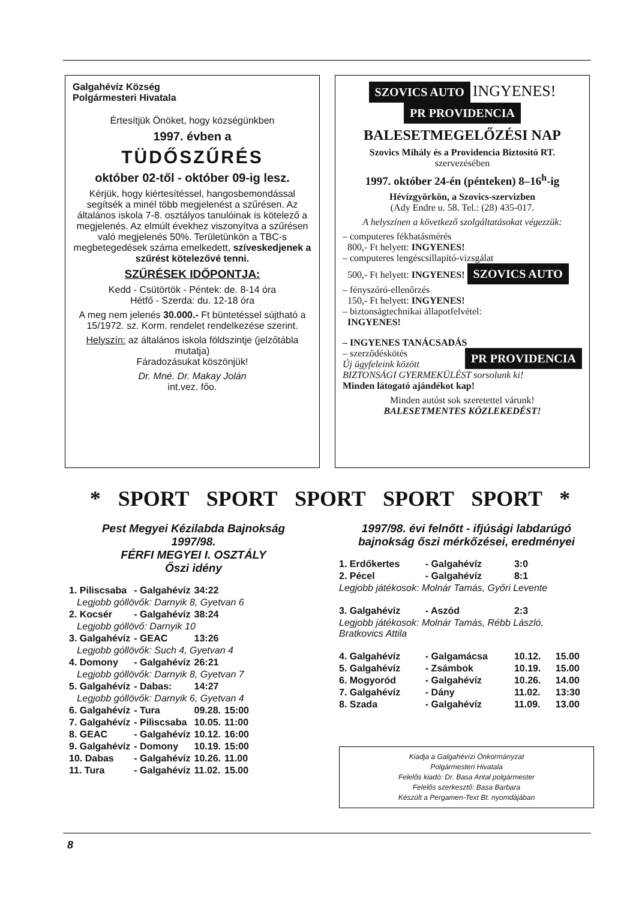Galgahévíz Község
Polgármesteri Hivatala
Értesítjük Önöket, hogy községünkben
1997. évben a
TÜDŐSZŰRÉS
október 02-től - október 09-ig lesz.
Kérjük, hogy kiértesítéssel, hangosbemondással segítsék a minél több megjelenést a szűrésen. Az általános iskola 7-8. osztályos tanulóinak is kötelező a megjelenés. Az elmúlt évekhez viszonyítva a szűrésen való megjelenés 50%. Területünkön a TBC-s megbetegedések száma emelkedett, szíveskedjenek a szűrést kötelezővé tenni.
SZŰRÉSEK IDŐPONTJA:
Kedd - Csütörtök - Péntek: de. 8-14 óra
Hétfő - Szerda: du. 12-18 óra
A meg nem jelenés 30.000.- Ft büntetéssel sújtható a 15/1972. sz. Korm. rendelet rendelkezése szerint.
Helyszín: az általános iskola földszintje (jelzőtábla mutatja)
Fáradozásukat köszönjük!
Dr. Mné. Dr. Makay Jolán
int.vez. főo.
SZOVICS AUTO INGYENES! PR PROVIDENCIA
BALESETMEGELŐZÉSI NAP
Szovics Mihály és a Providencia Biztosító RT.
szervezésében
1997. október 24-én (pénteken) 8–16<sup>h</sup>-ig
Hévízgyörkön, a Szovics-szervizben
(Ady Endre u. 58. Tel.: (28) 435-017.
A helyszínen a következő szolgáltatásokat végezzük:
– computeres fékhatásmérés
800,- Ft helyett: INGYENES!
– computeres lengéscsillapító-vizsgálat
500,- Ft helyett: INGYENES! SZOVICS AUTO
– fényszóró-ellenőrzés
150,- Ft helyett: INGYENES!
– biztonságtechnikai állapotfelvétel:
INGYENES!
– INGYENES TANÁCSADÁS PR PROVIDENCIA
– szerződéskötés
Új ügyfeleink között BIZTONSÁGI GYERMEKÜLÉST sorsolunk ki!
Minden látogató ajándékot kap!
Minden autóst sok szeretettel várunk!
BALESETMENTES KÖZLEKEDÉST!
* SPORT SPORT SPORT SPORT SPORT *
Pest Megyei Kézilabda Bajnokság
1997/98.
FÉRFI MEGYEI I. OSZTÁLY
Őszi idény
| 1. Piliscsaba | - Galgahévíz | 34:22 | |
| Legjobb góllövők: Darnyik 8, Gyetvan 6 | | | |
| 2. Kocsér | - Galgahévíz | 38:24 | |
| Legjobb góllövő: Darnyik 10 | | | |
| 3. Galgahévíz | - GEAC | 13:26 | |
| Legjobb góllövők: Such 4, Gyetvan 4 | | | |
| 4. Domony | - Galgahévíz | 26:21 | |
| Legjobb góllövők: Darnyik 8, Gyetvan 7 | | | |
| 5. Galgahévíz | - Dabas: | 14:27 | |
| Legjobb góllövők: Darnyik 6, Gyetvan 4 | | | |
| 6. Galgahévíz | - Tura | 09.28. | 15:00 |
| 7. Galgahévíz | - Piliscsaba | 10.05. | 11:00 |
| 8. GEAC | - Galgahévíz | 10.12. | 16:00 |
| 9. Galgahévíz | - Domony | 10.19. | 15:00 |
| 10. Dabas | - Galgahévíz | 10.26. | 11.00 |
| 11. Tura | - Galgahévíz | 11.02. | 15.00 |
1997/98. évi felnőtt - ifjúsági labdarúgó bajnokság őszi mérkőzései, eredményei
| 1. Erdőkertes | - Galgahévíz | 3:0 | |
| 2. Pécel | - Galgahévíz | 8:1 | |
| Legjobb játékosok: Molnár Tamás, Győri Levente | | | |
| 3. Galgahévíz | - Aszód | 2:3 | |
| Legjobb játékosok: Molnár Tamás, Rébb László, Bratkovics Attila | | | |
| 4. Galgahévíz | - Galgamácsa | 10.12. | 15.00 |
| 5. Galgahévíz | - Zsámbok | 10.19. | 15.00 |
| 6. Mogyoród | - Galgahévíz | 10.26. | 14.00 |
| 7. Galgahévíz | - Dány | 11.02. | 13:30 |
| 8. Szada | - Galgahévíz | 11.09. | 13.00 |
Kiadja a Galgahévízi Önkormányzat
Polgármesteri Hivatala
Felelős kiadó: Dr. Basa Antal polgármester
Felelős szerkesztő: Basa Barbara
Készült a Pergamen-Text Bt. nyomdájában
8